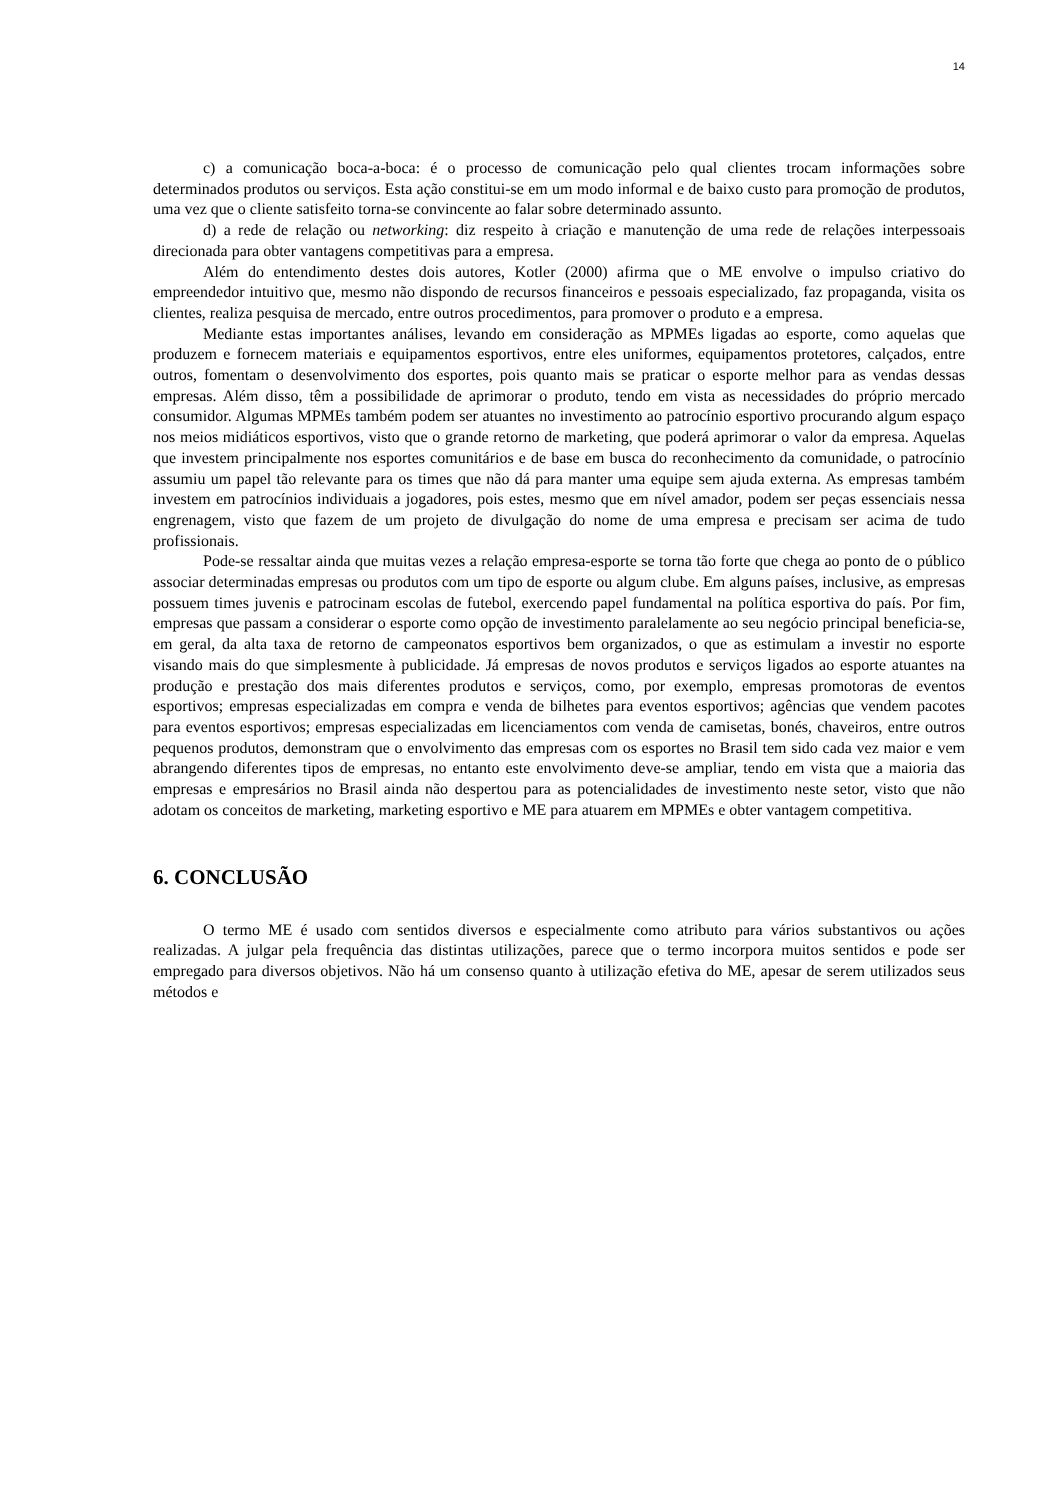14
c) a comunicação boca-a-boca: é o processo de comunicação pelo qual clientes trocam informações sobre determinados produtos ou serviços. Esta ação constitui-se em um modo informal e de baixo custo para promoção de produtos, uma vez que o cliente satisfeito torna-se convincente ao falar sobre determinado assunto.
d) a rede de relação ou networking: diz respeito à criação e manutenção de uma rede de relações interpessoais direcionada para obter vantagens competitivas para a empresa.
Além do entendimento destes dois autores, Kotler (2000) afirma que o ME envolve o impulso criativo do empreendedor intuitivo que, mesmo não dispondo de recursos financeiros e pessoais especializado, faz propaganda, visita os clientes, realiza pesquisa de mercado, entre outros procedimentos, para promover o produto e a empresa.
Mediante estas importantes análises, levando em consideração as MPMEs ligadas ao esporte, como aquelas que produzem e fornecem materiais e equipamentos esportivos, entre eles uniformes, equipamentos protetores, calçados, entre outros, fomentam o desenvolvimento dos esportes, pois quanto mais se praticar o esporte melhor para as vendas dessas empresas. Além disso, têm a possibilidade de aprimorar o produto, tendo em vista as necessidades do próprio mercado consumidor. Algumas MPMEs também podem ser atuantes no investimento ao patrocínio esportivo procurando algum espaço nos meios midiáticos esportivos, visto que o grande retorno de marketing, que poderá aprimorar o valor da empresa. Aquelas que investem principalmente nos esportes comunitários e de base em busca do reconhecimento da comunidade, o patrocínio assumiu um papel tão relevante para os times que não dá para manter uma equipe sem ajuda externa. As empresas também investem em patrocínios individuais a jogadores, pois estes, mesmo que em nível amador, podem ser peças essenciais nessa engrenagem, visto que fazem de um projeto de divulgação do nome de uma empresa e precisam ser acima de tudo profissionais.
Pode-se ressaltar ainda que muitas vezes a relação empresa-esporte se torna tão forte que chega ao ponto de o público associar determinadas empresas ou produtos com um tipo de esporte ou algum clube. Em alguns países, inclusive, as empresas possuem times juvenis e patrocinam escolas de futebol, exercendo papel fundamental na política esportiva do país. Por fim, empresas que passam a considerar o esporte como opção de investimento paralelamente ao seu negócio principal beneficia-se, em geral, da alta taxa de retorno de campeonatos esportivos bem organizados, o que as estimulam a investir no esporte visando mais do que simplesmente à publicidade. Já empresas de novos produtos e serviços ligados ao esporte atuantes na produção e prestação dos mais diferentes produtos e serviços, como, por exemplo, empresas promotoras de eventos esportivos; empresas especializadas em compra e venda de bilhetes para eventos esportivos; agências que vendem pacotes para eventos esportivos; empresas especializadas em licenciamentos com venda de camisetas, bonés, chaveiros, entre outros pequenos produtos, demonstram que o envolvimento das empresas com os esportes no Brasil tem sido cada vez maior e vem abrangendo diferentes tipos de empresas, no entanto este envolvimento deve-se ampliar, tendo em vista que a maioria das empresas e empresários no Brasil ainda não despertou para as potencialidades de investimento neste setor, visto que não adotam os conceitos de marketing, marketing esportivo e ME para atuarem em MPMEs e obter vantagem competitiva.
6. CONCLUSÃO
O termo ME é usado com sentidos diversos e especialmente como atributo para vários substantivos ou ações realizadas. A julgar pela frequência das distintas utilizações, parece que o termo incorpora muitos sentidos e pode ser empregado para diversos objetivos. Não há um consenso quanto à utilização efetiva do ME, apesar de serem utilizados seus métodos e